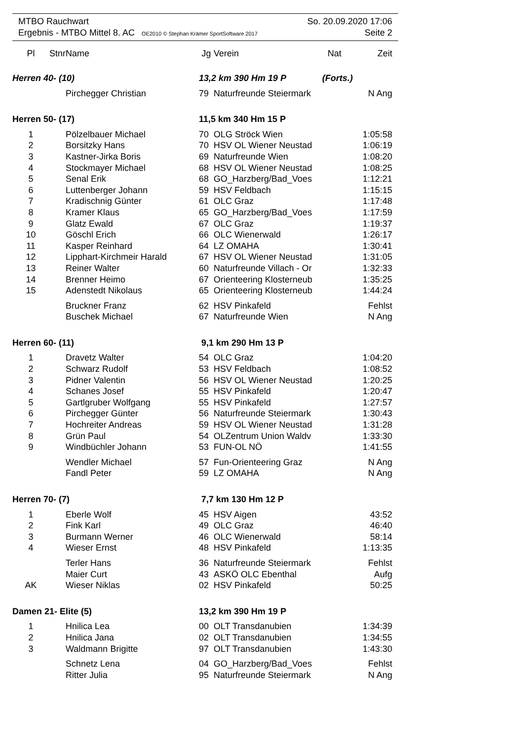MTBO Rauchwart So. 20.09.2020 17:06
Ergebnis - MTBO Mittel 8. AC OE2010 © Stephan Krämer SportSoftware 2017 Seite 2
| Pl | Stnr | Name | Jg | Verein | Nat | Zeit |
| --- | --- | --- | --- | --- | --- | --- |
| Herren 40- (10) | | | 13,2 km 390 Hm 19 P | | (Forts.) | |
| | | Pirchegger Christian | 79 | Naturfreunde Steiermark | | N Ang |
| Herren 50- (17) | | | 11,5 km 340 Hm 15 P | | | |
| 1 | | Pölzelbauer Michael | 70 | OLG Ströck Wien | | 1:05:58 |
| 2 | | Borsitzky Hans | 70 | HSV OL Wiener Neustad | | 1:06:19 |
| 3 | | Kastner-Jirka Boris | 69 | Naturfreunde Wien | | 1:08:20 |
| 4 | | Stockmayer Michael | 68 | HSV OL Wiener Neustad | | 1:08:25 |
| 5 | | Senal Erik | 68 | GO_Harzberg/Bad_Voes | | 1:12:21 |
| 6 | | Luttenberger Johann | 59 | HSV Feldbach | | 1:15:15 |
| 7 | | Kradischnig Günter | 61 | OLC Graz | | 1:17:48 |
| 8 | | Kramer Klaus | 65 | GO_Harzberg/Bad_Voes | | 1:17:59 |
| 9 | | Glatz Ewald | 67 | OLC Graz | | 1:19:37 |
| 10 | | Göschl Erich | 66 | OLC Wienerwald | | 1:26:17 |
| 11 | | Kasper Reinhard | 64 | LZ OMAHA | | 1:30:41 |
| 12 | | Lipphart-Kirchmeir Harald | 67 | HSV OL Wiener Neustad | | 1:31:05 |
| 13 | | Reiner Walter | 60 | Naturfreunde Villach - Or | | 1:32:33 |
| 14 | | Brenner Heimo | 67 | Orienteering Klosterneub | | 1:35:25 |
| 15 | | Adenstedt Nikolaus | 65 | Orienteering Klosterneub | | 1:44:24 |
| | | Bruckner Franz | 62 | HSV Pinkafeld | | Fehlst |
| | | Buschek Michael | 67 | Naturfreunde Wien | | N Ang |
| Herren 60- (11) | | | 9,1 km 290 Hm 13 P | | | |
| 1 | | Dravetz Walter | 54 | OLC Graz | | 1:04:20 |
| 2 | | Schwarz Rudolf | 53 | HSV Feldbach | | 1:08:52 |
| 3 | | Pidner Valentin | 56 | HSV OL Wiener Neustad | | 1:20:25 |
| 4 | | Schanes Josef | 55 | HSV Pinkafeld | | 1:20:47 |
| 5 | | Gartlgruber Wolfgang | 55 | HSV Pinkafeld | | 1:27:57 |
| 6 | | Pirchegger Günter | 56 | Naturfreunde Steiermark | | 1:30:43 |
| 7 | | Hochreiter Andreas | 59 | HSV OL Wiener Neustad | | 1:31:28 |
| 8 | | Grün Paul | 54 | OLZentrum Union Waldv | | 1:33:30 |
| 9 | | Windbüchler Johann | 53 | FUN-OL NÖ | | 1:41:55 |
| | | Wendler Michael | 57 | Fun-Orienteering Graz | | N Ang |
| | | Fandl Peter | 59 | LZ OMAHA | | N Ang |
| Herren 70- (7) | | | 7,7 km 130 Hm 12 P | | | |
| 1 | | Eberle Wolf | 45 | HSV Aigen | | 43:52 |
| 2 | | Fink Karl | 49 | OLC Graz | | 46:40 |
| 3 | | Burmann Werner | 46 | OLC Wienerwald | | 58:14 |
| 4 | | Wieser Ernst | 48 | HSV Pinkafeld | | 1:13:35 |
| | | Terler Hans | 36 | Naturfreunde Steiermark | | Fehlst |
| | | Maier Curt | 43 | ASKÖ OLC Ebenthal | | Aufg |
| AK | | Wieser Niklas | 02 | HSV Pinkafeld | | 50:25 |
| Damen 21- Elite (5) | | | 13,2 km 390 Hm 19 P | | | |
| 1 | | Hnilica Lea | 00 | OLT Transdanubien | | 1:34:39 |
| 2 | | Hnilica Jana | 02 | OLT Transdanubien | | 1:34:55 |
| 3 | | Waldmann Brigitte | 97 | OLT Transdanubien | | 1:43:30 |
| | | Schnetz Lena | 04 | GO_Harzberg/Bad_Voes | | Fehlst |
| | | Ritter Julia | 95 | Naturfreunde Steiermark | | N Ang |